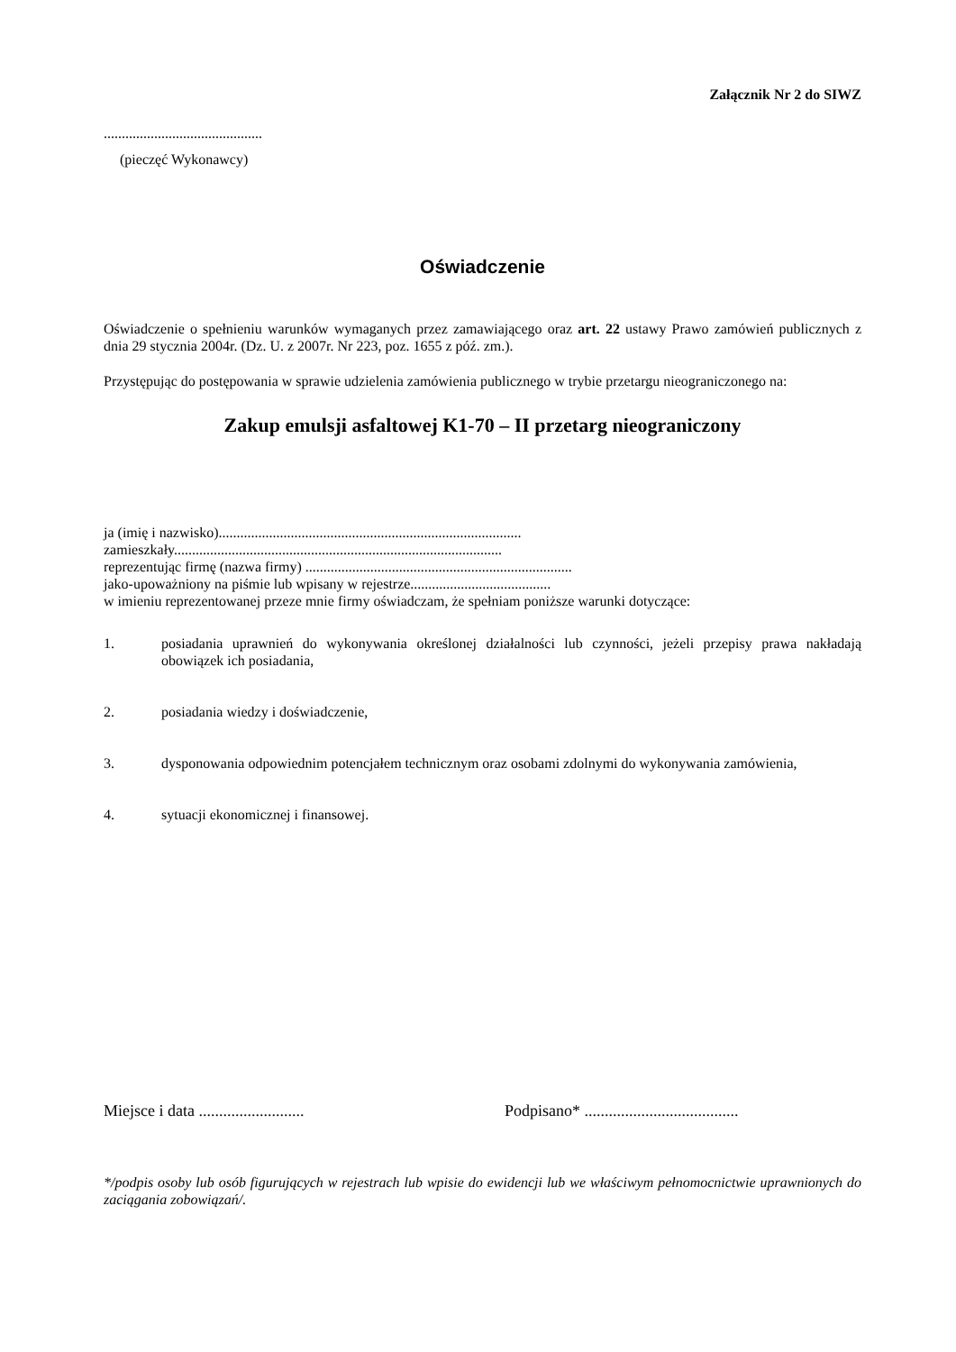Załącznik Nr 2 do SIWZ
............................................
(pieczęć Wykonawcy)
Oświadczenie
Oświadczenie o spełnieniu warunków wymaganych przez zamawiającego oraz art. 22 ustawy Prawo zamówień publicznych z dnia 29 stycznia 2004r. (Dz. U. z 2007r. Nr 223, poz. 1655 z póź. zm.).
Przystępując do postępowania w sprawie udzielenia zamówienia publicznego w trybie przetargu nieograniczonego na:
Zakup emulsji asfaltowej K1-70 – II przetarg nieograniczony
ja (imię i nazwisko)....................................................................................
zamieszkały...........................................................................................
reprezentując firmę (nazwa firmy) ..........................................................................
jako-upoważniony na piśmie lub wpisany w rejestrze.......................................
w imieniu reprezentowanej przeze mnie firmy oświadczam, że spełniam poniższe warunki dotyczące:
1. posiadania uprawnień do wykonywania określonej działalności lub czynności, jeżeli przepisy prawa nakładają obowiązek ich posiadania,
2. posiadania wiedzy i doświadczenie,
3. dysponowania odpowiednim potencjałem technicznym oraz osobami zdolnymi do wykonywania zamówienia,
4. sytuacji ekonomicznej i finansowej.
Miejsce i data .......................... Podpisano* ......................................
*/podpis osoby lub osób figurujących w rejestrach lub wpisie do ewidencji lub we właściwym pełnomocnictwie uprawnionych do zaciągania zobowiązań/.